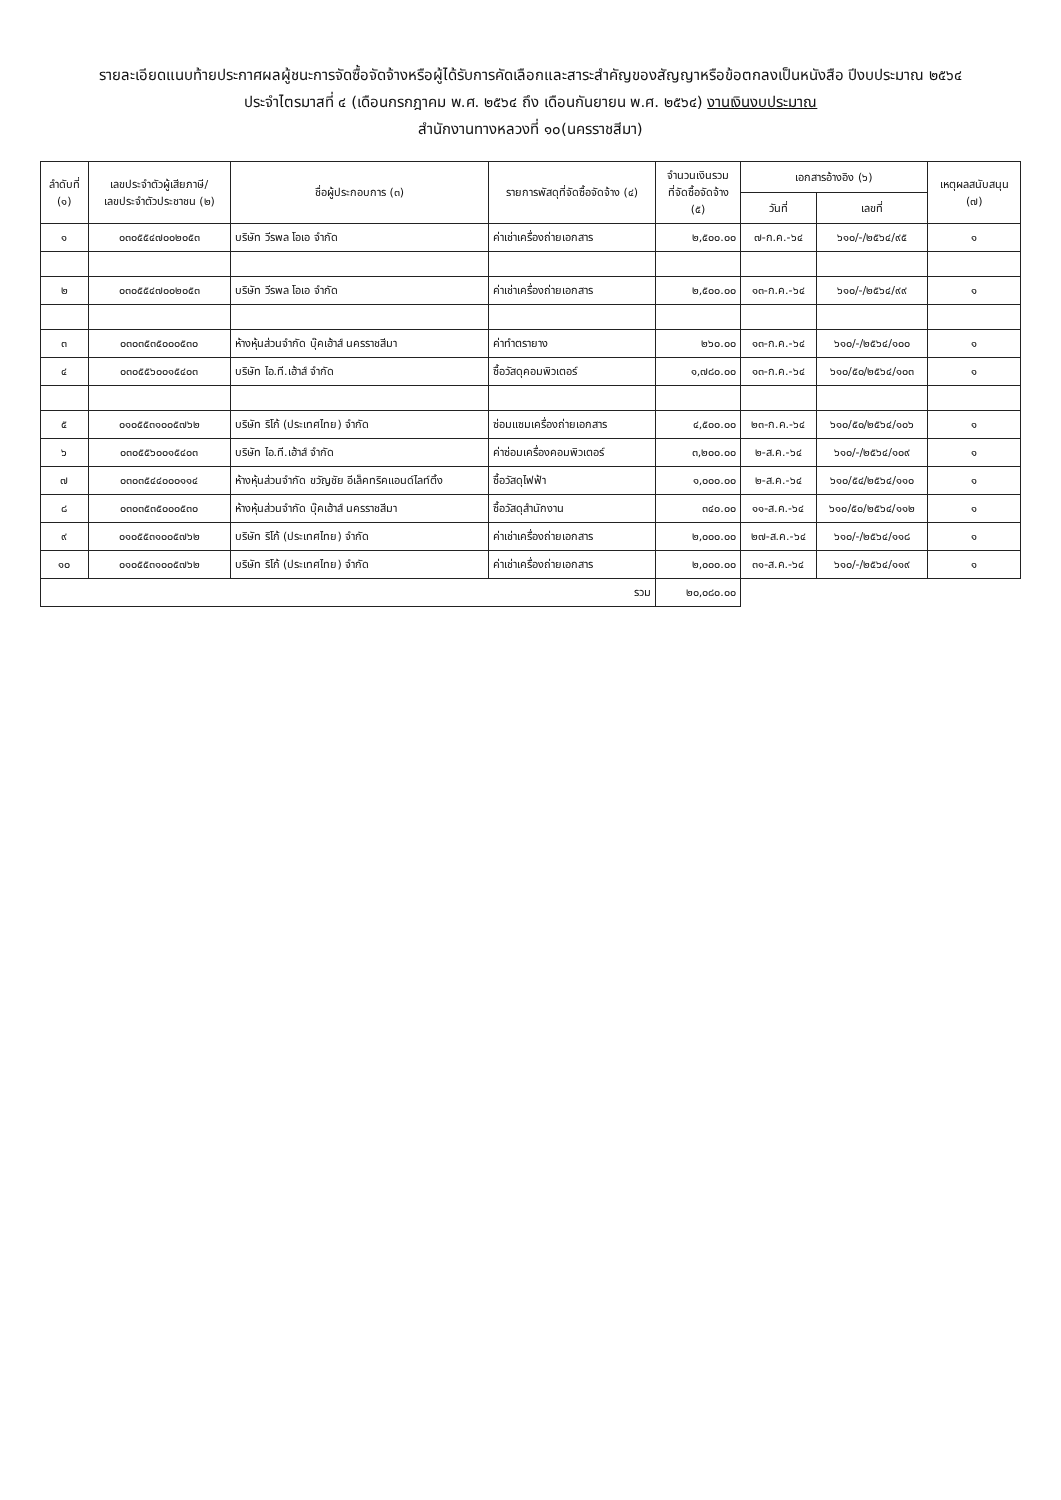รายละเอียดแนบท้ายประกาศผลผู้ชนะการจัดซื้อจัดจ้างหรือผู้ได้รับการคัดเลือกและสาระสำคัญของสัญญาหรือข้อตกลงเป็นหนังสือ ปีงบประมาณ ๒๕๖๔
ประจำไตรมาสที่ ๔ (เดือนกรกฎาคม พ.ศ. ๒๕๖๔ ถึง เดือนกันยายน พ.ศ. ๒๕๖๔) งานเงินงบประมาณ
สำนักงานทางหลวงที่ ๑๐(นครราชสีมา)
| ลำดับที่ (๑) | เลขประจำตัวผู้เสียภาษี/ เลขประจำตัวประชาชน (๒) | ชื่อผู้ประกอบการ (๓) | รายการพัสดุที่จัดซื้อจัดจ้าง (๔) | จำนวนเงินรวม ที่จัดซื้อจัดจ้าง (๕) | เอกสารอ้างอิง (๖) | | เหตุผลสนับสนุน (๗) |
| --- | --- | --- | --- | --- | --- | --- | --- |
| | | | | | วันที่ | เลขที่ | |
| ๑ | ๐๓๐๕๕๔๗๐๐๒๐๕๓ | บริษัท วีรพล โอเอ จำกัด | ค่าเช่าเครื่องถ่ายเอกสาร | ๒,๕๐๐.๐๐ | ๗-ก.ค.-๖๔ | ๖๑๐/-/๒๕๖๔/๙๕ | ๑ |
| ๒ | ๐๓๐๕๕๔๗๐๐๒๐๕๓ | บริษัท วีรพล โอเอ จำกัด | ค่าเช่าเครื่องถ่ายเอกสาร | ๒,๕๐๐.๐๐ | ๑๓-ก.ค.-๖๔ | ๖๑๐/-/๒๕๖๔/๙๙ | ๑ |
| ๓ | ๐๓๐๓๕๓๕๐๐๐๕๓๐ | ห้างหุ้นส่วนจำกัด บุ๊คเฮ้าส์ นครราชสีมา | ค่าทำตรายาง | ๒๖๐.๐๐ | ๑๓-ก.ค.-๖๔ | ๖๑๐/-/๒๕๖๔/๑๐๐ | ๑ |
| ๔ | ๐๓๐๕๕๖๐๐๑๕๔๐๓ | บริษัท ไอ.ที.เฮ้าส์ จำกัด | ซื้อวัสดุคอมพิวเตอร์ | ๑,๗๘๐.๐๐ | ๑๓-ก.ค.-๖๔ | ๖๑๐/๕๐/๒๕๖๔/๑๐๓ | ๑ |
| ๕ | ๐๑๐๕๕๓๑๐๐๕๗๖๒ | บริษัท ริโก้ (ประเทศไทย) จำกัด | ซ่อมแซมเครื่องถ่ายเอกสาร | ๔,๕๐๐.๐๐ | ๒๓-ก.ค.-๖๔ | ๖๑๐/๕๐/๒๕๖๔/๑๐๖ | ๑ |
| ๖ | ๐๓๐๕๕๖๐๐๑๕๔๐๓ | บริษัท ไอ.ที.เฮ้าส์ จำกัด | ค่าซ่อมเครื่องคอมพิวเตอร์ | ๓,๒๐๐.๐๐ | ๒-ส.ค.-๖๔ | ๖๑๐/-/๒๕๖๔/๑๐๙ | ๑ |
| ๗ | ๐๓๐๓๕๔๔๐๐๐๑๑๔ | ห้างหุ้นส่วนจำกัด ขวัญชัย อีเล็คทริคแอนด์ไลท์ติ้ง | ซื้อวัสดุไฟฟ้า | ๑,๐๐๐.๐๐ | ๒-ส.ค.-๖๔ | ๖๑๐/๕๔/๒๕๖๔/๑๑๐ | ๑ |
| ๘ | ๐๓๐๓๕๓๕๐๐๐๕๓๐ | ห้างหุ้นส่วนจำกัด บุ๊คเฮ้าส์ นครราชสีมา | ซื้อวัสดุสำนักงาน | ๓๔๐.๐๐ | ๑๑-ส.ค.-๖๔ | ๖๑๐/๕๐/๒๕๖๔/๑๑๒ | ๑ |
| ๙ | ๐๑๐๕๕๓๑๐๐๕๗๖๒ | บริษัท ริโก้ (ประเทศไทย) จำกัด | ค่าเช่าเครื่องถ่ายเอกสาร | ๒,๐๐๐.๐๐ | ๒๗-ส.ค.-๖๔ | ๖๑๐/-/๒๕๖๔/๑๑๘ | ๑ |
| ๑๐ | ๐๑๐๕๕๓๑๐๐๕๗๖๒ | บริษัท ริโก้ (ประเทศไทย) จำกัด | ค่าเช่าเครื่องถ่ายเอกสาร | ๒,๐๐๐.๐๐ | ๓๑-ส.ค.-๖๔ | ๖๑๐/-/๒๕๖๔/๑๑๙ | ๑ |
| รวม | | | | ๒๐,๐๘๐.๐๐ | | | |